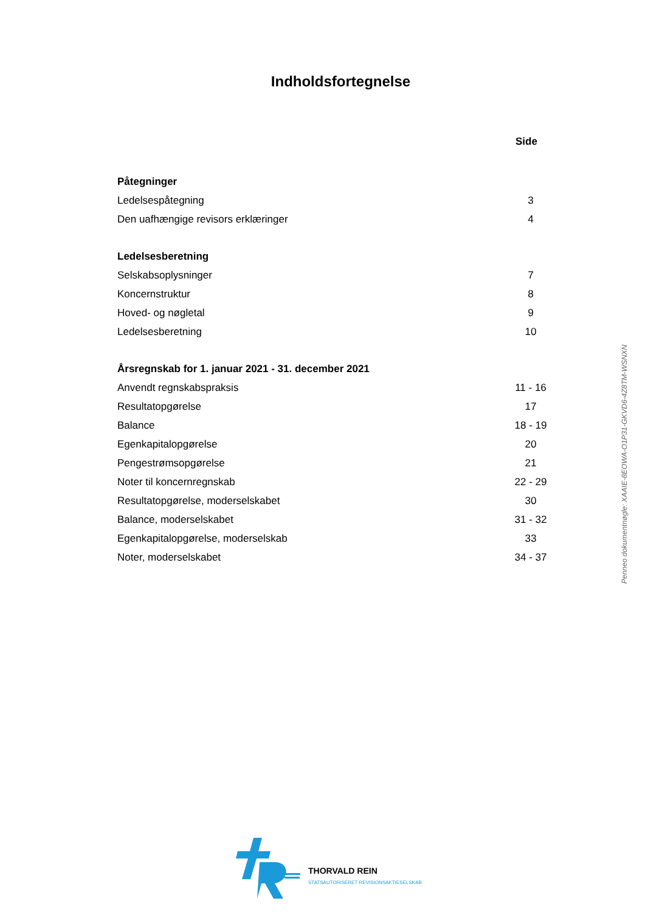Indholdsfortegnelse
Side
Påtegninger
Ledelsespåtegning 3
Den uafhængige revisors erklæringer 4
Ledelsesberetning
Selskabsoplysninger 7
Koncernstruktur 8
Hoved- og nøgletal 9
Ledelsesberetning 10
Årsregnskab for 1. januar 2021 - 31. december 2021
Anvendt regnskabspraksis 11 - 16
Resultatopgørelse 17
Balance 18 - 19
Egenkapitalopgørelse 20
Pengestrømsopgørelse 21
Noter til koncernregnskab 22 - 29
Resultatopgørelse, moderselskabet 30
Balance, moderselskabet 31 - 32
Egenkapitalopgørelse, moderselskab 33
Noter, moderselskabet 34 - 37
Penneo dokumentnøgle: XAAIE-8EOWA-O1P31-GKVD6-4Z8TM-WSNXN
THORVALD REIN
STATSAUTORISERET REVISIONSAKTIESELSKAB